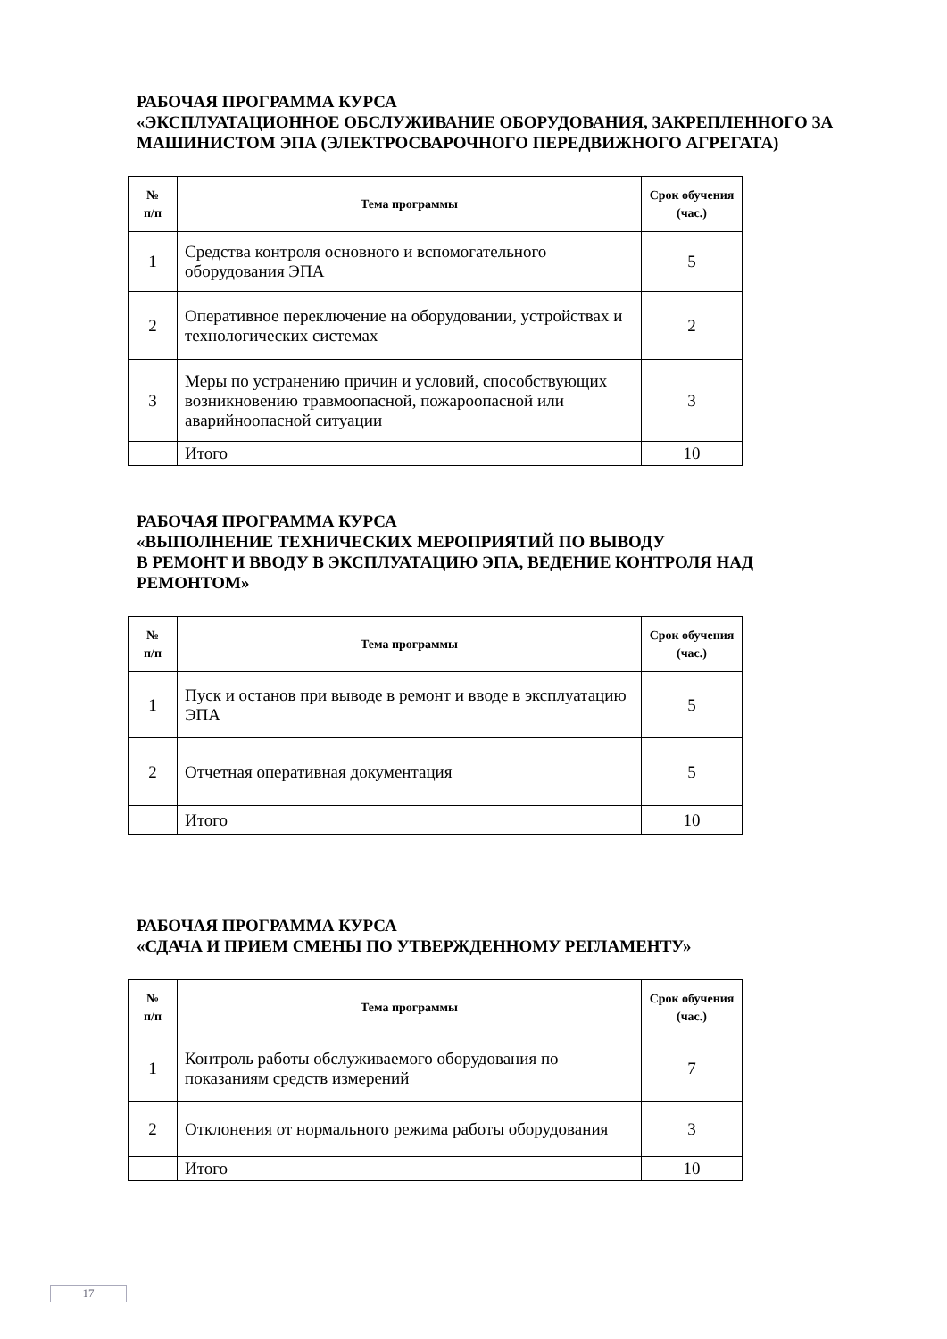РАБОЧАЯ ПРОГРАММА КУРСА
«ЭКСПЛУАТАЦИОННОЕ ОБСЛУЖИВАНИЕ ОБОРУДОВАНИЯ, ЗАКРЕПЛЕННОГО ЗА МАШИНИСТОМ ЭПА (ЭЛЕКТРОСВАРОЧНОГО ПЕРЕДВИЖНОГО АГРЕГАТА)
| № п/п | Тема программы | Срок обучения (час.) |
| --- | --- | --- |
| 1 | Средства контроля основного и вспомогательного оборудования ЭПА | 5 |
| 2 | Оперативное переключение на оборудовании, устройствах и технологических системах | 2 |
| 3 | Меры по устранению причин и условий, способствующих возникновению травмоопасной, пожароопасной или аварийноопасной ситуации | 3 |
| | Итого | 10 |
РАБОЧАЯ ПРОГРАММА КУРСА
«ВЫПОЛНЕНИЕ ТЕХНИЧЕСКИХ МЕРОПРИЯТИЙ ПО ВЫВОДУ
В РЕМОНТ И ВВОДУ В ЭКСПЛУАТАЦИЮ ЭПА, ВЕДЕНИЕ КОНТРОЛЯ НАД РЕМОНТОМ»
| № п/п | Тема программы | Срок обучения (час.) |
| --- | --- | --- |
| 1 | Пуск и останов при выводе в ремонт и вводе в эксплуатацию ЭПА | 5 |
| 2 | Отчетная оперативная документация | 5 |
| | Итого | 10 |
РАБОЧАЯ ПРОГРАММА КУРСА
«СДАЧА И ПРИЕМ СМЕНЫ ПО УТВЕРЖДЕННОМУ РЕГЛАМЕНТУ»
| № п/п | Тема программы | Срок обучения (час.) |
| --- | --- | --- |
| 1 | Контроль работы обслуживаемого оборудования по показаниям средств измерений | 7 |
| 2 | Отклонения от нормального режима работы оборудования | 3 |
| | Итого | 10 |
17